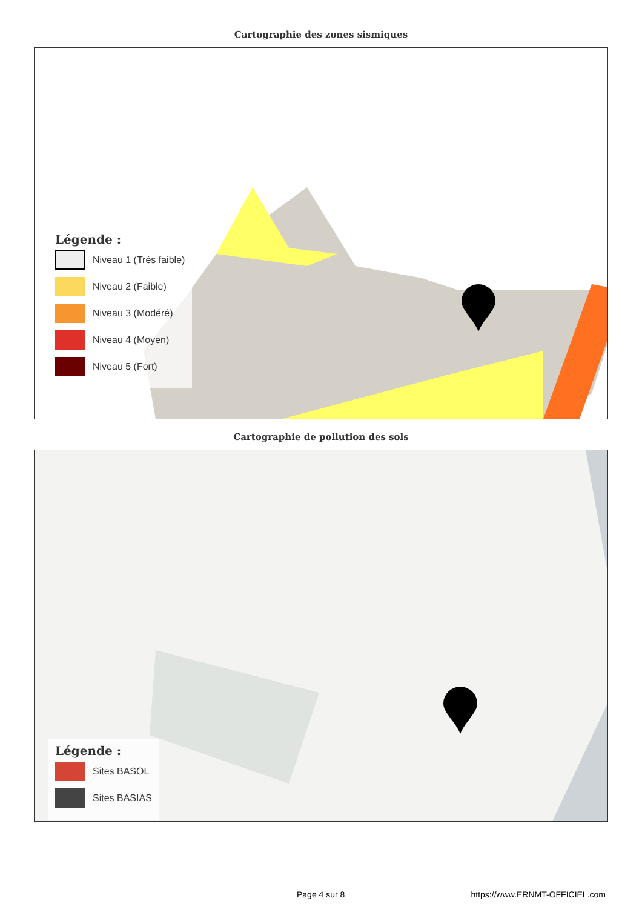Cartographie des zones sismiques
Légende :
Niveau 1 (Trés faible)
Niveau 2 (Faible)
Niveau 3 (Modéré)
Niveau 4 (Moyen)
Niveau 5 (Fort)
Cartographie de pollution des sols
Légende :
Sites BASOL
Sites BASIAS
Page 4 sur 8 https://www.ERNMT-OFFICIEL.com